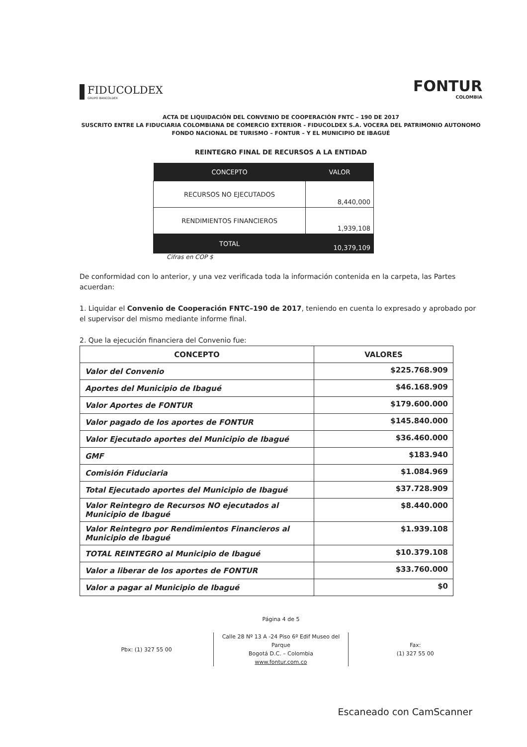FIDUCOLDEX
GRUPO BANCOLDEX
FONTUR
COLOMBIA
ACTA DE LIQUIDACIÓN DEL CONVENIO DE COOPERACIÓN FNTC – 190 DE 2017
SUSCRITO ENTRE LA FIDUCIARIA COLOMBIANA DE COMERCIO EXTERIOR - FIDUCOLDEX S.A. VOCERA DEL PATRIMONIO AUTONOMO FONDO NACIONAL DE TURISMO – FONTUR – Y EL MUNICIPIO DE IBAGUÉ
REINTEGRO FINAL DE RECURSOS A LA ENTIDAD
| CONCEPTO | VALOR |
| --- | --- |
| RECURSOS NO EJECUTADOS | 8,440,000 |
| RENDIMIENTOS FINANCIEROS | 1,939,108 |
| TOTAL | 10,379,109 |
Cifras en COP $
De conformidad con lo anterior, y una vez verificada toda la información contenida en la carpeta, las Partes acuerdan:
1. Liquidar el Convenio de Cooperación FNTC–190 de 2017, teniendo en cuenta lo expresado y aprobado por el supervisor del mismo mediante informe final.
2. Que la ejecución financiera del Convenio fue:
| CONCEPTO | VALORES |
| --- | --- |
| Valor del Convenio | $225.768.909 |
| Aportes del Municipio de Ibagué | $46.168.909 |
| Valor Aportes de FONTUR | $179.600.000 |
| Valor pagado de los aportes de FONTUR | $145.840.000 |
| Valor Ejecutado aportes del Municipio de Ibagué | $36.460.000 |
| GMF | $183.940 |
| Comisión Fiduciaria | $1.084.969 |
| Total Ejecutado aportes del Municipio de Ibagué | $37.728.909 |
| Valor Reintegro de Recursos NO ejecutados al Municipio de Ibagué | $8.440.000 |
| Valor Reintegro por Rendimientos Financieros al Municipio de Ibagué | $1.939.108 |
| TOTAL REINTEGRO al Municipio de Ibagué | $10.379.108 |
| Valor a liberar de los aportes de FONTUR | $33.760.000 |
| Valor a pagar al Municipio de Ibagué | $0 |
Página 4 de 5
Pbx: (1) 327 55 00
Calle 28 Nº 13 A -24 Piso 6º Edif Museo del Parque
Bogotá D.C. – Colombia
www.fontur.com.co
Fax:
(1) 327 55 00
Escaneado con CamScanner